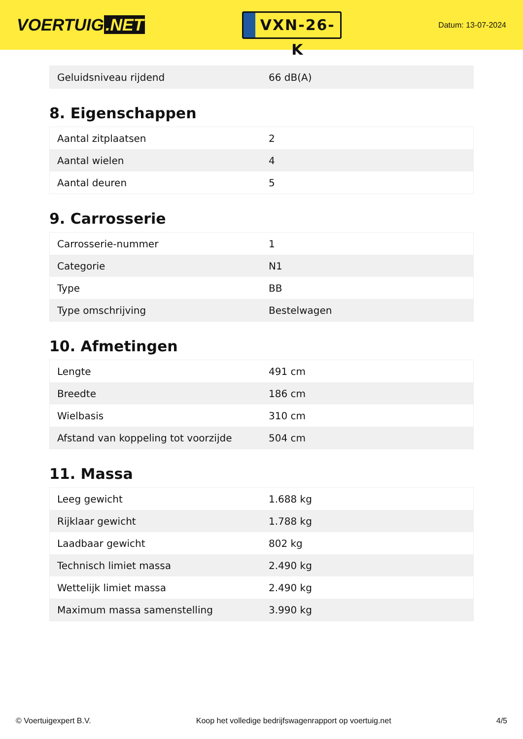VOERTUIG.NET
VXN-26-K
Datum: 13-07-2024
| Geluidsniveau rijdend | 66 dB(A) |
8. Eigenschappen
| Aantal zitplaatsen | 2 |
| Aantal wielen | 4 |
| Aantal deuren | 5 |
9. Carrosserie
| Carrosserie-nummer | 1 |
| Categorie | N1 |
| Type | BB |
| Type omschrijving | Bestelwagen |
10. Afmetingen
| Lengte | 491 cm |
| Breedte | 186 cm |
| Wielbasis | 310 cm |
| Afstand van koppeling tot voorzijde | 504 cm |
11. Massa
| Leeg gewicht | 1.688 kg |
| Rijklaar gewicht | 1.788 kg |
| Laadbaar gewicht | 802 kg |
| Technisch limiet massa | 2.490 kg |
| Wettelijk limiet massa | 2.490 kg |
| Maximum massa samenstelling | 3.990 kg |
© Voertuigexpert B.V. Koop het volledige bedrijfswagenrapport op voertuig.net 4/5